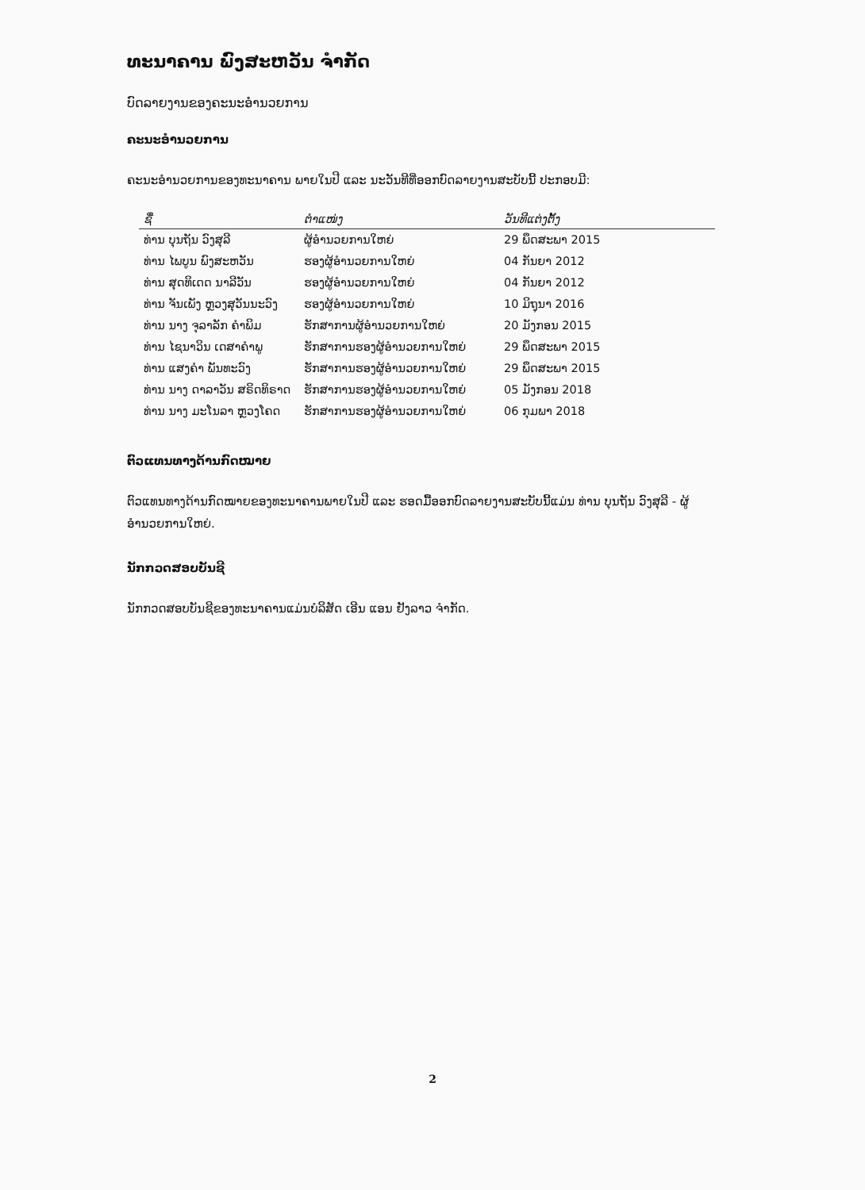ທະນາຄານ ພົງສະຫວັນ ຈຳກັດ
ບົດລາຍງານຂອງຄະນະອຳນວຍການ
ຄະນະອຳນວຍການ
ຄະນະອຳນວຍການຂອງທະນາຄານ ພາຍໃນປີ ແລະ ນະວັນທີທີ່ອອກບົດລາຍງານສະບັບນີ້ ປະກອບມີ:
| ຊື່ | ຕຳແໜ່ງ | ວັນທີແຕ່ງຕັ້ງ |
| --- | --- | --- |
| ທ່ານ ບຸນຖັນ ວົງສຸລີ | ຜູ້ອຳນວຍການໃຫຍ່ | 29 ພຶດສະພາ 2015 |
| ທ່ານ ໄພບູນ ພົງສະຫວັນ | ຮອງຜູ້ອຳນວຍການໃຫຍ່ | 04 ກັນຍາ 2012 |
| ທ່ານ ສຸດທິເດດ ນາລີວັນ | ຮອງຜູ້ອຳນວຍການໃຫຍ່ | 04 ກັນຍາ 2012 |
| ທ່ານ ຈັນເພັງ ຫຼວງສຸວັນນະວົງ | ຮອງຜູ້ອຳນວຍການໃຫຍ່ | 10 ມິຖຸນາ 2016 |
| ທ່ານ ນາງ ຈຸລາລັກ ຄຳພິມ | ຮັກສາການຜູ້ອຳນວຍການໃຫຍ່ | 20 ມັງກອນ 2015 |
| ທ່ານ ໄຊນາວິນ ເດສາຄຳພູ | ຮັກສາການຮອງຜູ້ອຳນວຍການໃຫຍ່ | 29 ພຶດສະພາ 2015 |
| ທ່ານ ແສງຄຳ ພັນທະວົງ | ຮັກສາການຮອງຜູ້ອຳນວຍການໃຫຍ່ | 29 ພຶດສະພາ 2015 |
| ທ່ານ ນາງ ດາລາວັນ ສຣິດທິຣາດ | ຮັກສາການຮອງຜູ້ອຳນວຍການໃຫຍ່ | 05 ມັງກອນ 2018 |
| ທ່ານ ນາງ ມະໂນລາ ຫຼວງໂຄດ | ຮັກສາການຮອງຜູ້ອຳນວຍການໃຫຍ່ | 06 ກຸມພາ 2018 |
ຕົວແທນທາງດ້ານກົດໝາຍ
ຕົວແທນທາງດ້ານກົດໝາຍຂອງທະນາຄານພາຍໃນປີ ແລະ ຮອດມື້ອອກບົດລາຍງານສະບັບນີ້ແມ່ນ ທ່ານ ບຸນຖັນ ວົງສຸລີ - ຜູ້ອຳນວຍການໃຫຍ່.
ນັກກວດສອບບັນຊີ
ນັກກວດສອບບັນຊີຂອງທະນາຄານແມ່ນບໍລິສັດ ເອີນ ແອນ ຢັງລາວ ຈຳກັດ.
2